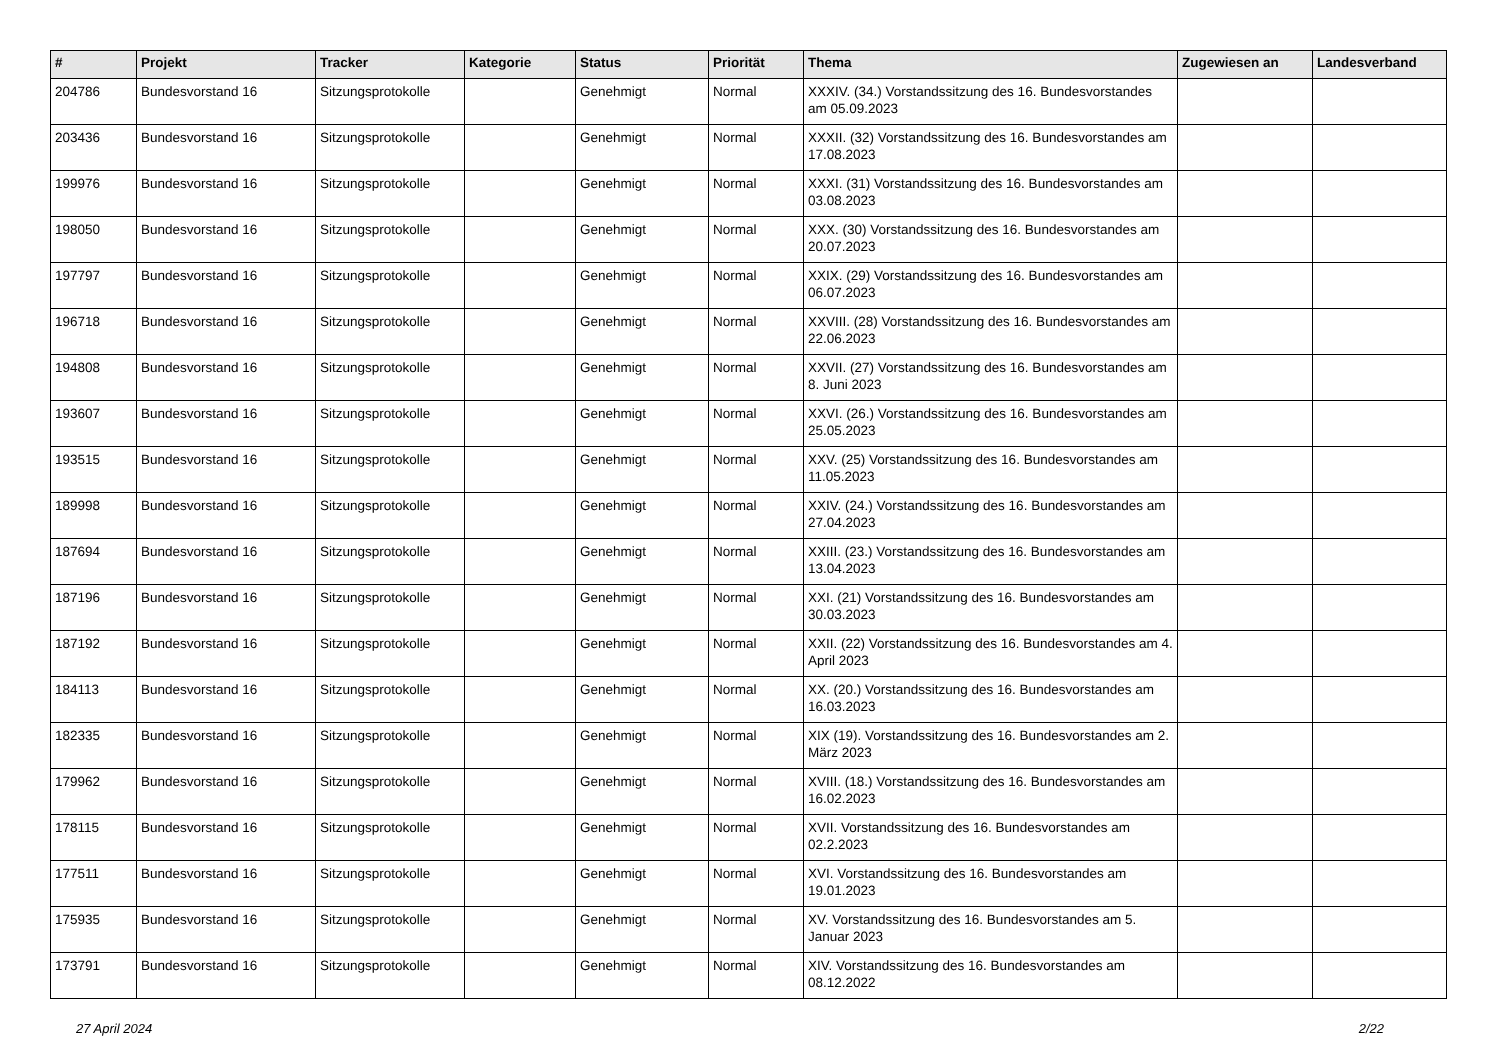| # | Projekt | Tracker | Kategorie | Status | Priorität | Thema | Zugewiesen an | Landesverband |
| --- | --- | --- | --- | --- | --- | --- | --- | --- |
| 204786 | Bundesvorstand 16 | Sitzungsprotokolle | | Genehmigt | Normal | XXXIV. (34.) Vorstandssitzung des 16. Bundesvorstandes am 05.09.2023 | | |
| 203436 | Bundesvorstand 16 | Sitzungsprotokolle | | Genehmigt | Normal | XXXII. (32) Vorstandssitzung des 16. Bundesvorstandes am 17.08.2023 | | |
| 199976 | Bundesvorstand 16 | Sitzungsprotokolle | | Genehmigt | Normal | XXXI. (31) Vorstandssitzung des 16. Bundesvorstandes am 03.08.2023 | | |
| 198050 | Bundesvorstand 16 | Sitzungsprotokolle | | Genehmigt | Normal | XXX. (30) Vorstandssitzung des 16. Bundesvorstandes am 20.07.2023 | | |
| 197797 | Bundesvorstand 16 | Sitzungsprotokolle | | Genehmigt | Normal | XXIX. (29) Vorstandssitzung des 16. Bundesvorstandes am 06.07.2023 | | |
| 196718 | Bundesvorstand 16 | Sitzungsprotokolle | | Genehmigt | Normal | XXVIII. (28) Vorstandssitzung des 16. Bundesvorstandes am 22.06.2023 | | |
| 194808 | Bundesvorstand 16 | Sitzungsprotokolle | | Genehmigt | Normal | XXVII. (27) Vorstandssitzung des 16. Bundesvorstandes am 8. Juni 2023 | | |
| 193607 | Bundesvorstand 16 | Sitzungsprotokolle | | Genehmigt | Normal | XXVI. (26.) Vorstandssitzung des 16. Bundesvorstandes am 25.05.2023 | | |
| 193515 | Bundesvorstand 16 | Sitzungsprotokolle | | Genehmigt | Normal | XXV. (25) Vorstandssitzung des 16. Bundesvorstandes am 11.05.2023 | | |
| 189998 | Bundesvorstand 16 | Sitzungsprotokolle | | Genehmigt | Normal | XXIV. (24.) Vorstandssitzung des 16. Bundesvorstandes am 27.04.2023 | | |
| 187694 | Bundesvorstand 16 | Sitzungsprotokolle | | Genehmigt | Normal | XXIII. (23.) Vorstandssitzung des 16. Bundesvorstandes am 13.04.2023 | | |
| 187196 | Bundesvorstand 16 | Sitzungsprotokolle | | Genehmigt | Normal | XXI. (21) Vorstandssitzung des 16. Bundesvorstandes am 30.03.2023 | | |
| 187192 | Bundesvorstand 16 | Sitzungsprotokolle | | Genehmigt | Normal | XXII. (22) Vorstandssitzung des 16. Bundesvorstandes am 4. April 2023 | | |
| 184113 | Bundesvorstand 16 | Sitzungsprotokolle | | Genehmigt | Normal | XX. (20.) Vorstandssitzung des 16. Bundesvorstandes am 16.03.2023 | | |
| 182335 | Bundesvorstand 16 | Sitzungsprotokolle | | Genehmigt | Normal | XIX (19). Vorstandssitzung des 16. Bundesvorstandes am 2. März 2023 | | |
| 179962 | Bundesvorstand 16 | Sitzungsprotokolle | | Genehmigt | Normal | XVIII. (18.) Vorstandssitzung des 16. Bundesvorstandes am 16.02.2023 | | |
| 178115 | Bundesvorstand 16 | Sitzungsprotokolle | | Genehmigt | Normal | XVII. Vorstandssitzung des 16. Bundesvorstandes am 02.2.2023 | | |
| 177511 | Bundesvorstand 16 | Sitzungsprotokolle | | Genehmigt | Normal | XVI. Vorstandssitzung des 16. Bundesvorstandes am 19.01.2023 | | |
| 175935 | Bundesvorstand 16 | Sitzungsprotokolle | | Genehmigt | Normal | XV. Vorstandssitzung des 16. Bundesvorstandes am 5. Januar 2023 | | |
| 173791 | Bundesvorstand 16 | Sitzungsprotokolle | | Genehmigt | Normal | XIV. Vorstandssitzung des 16. Bundesvorstandes am 08.12.2022 | | |
27 April 2024 2/22